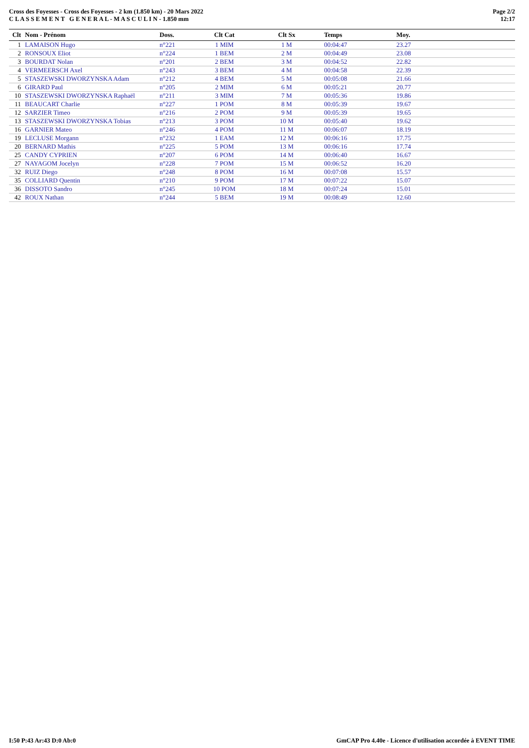Cross des Foyesses - Cross des Foyesses - 2 km (1.850 km) - 20 Mars 2022
C L A S S E M E N T G E N E R A L - M A S C U L I N - 1.850 mm
Page 2/2
12:17
| Clt | Nom - Prénom | Doss. | Clt Cat | Clt Sx | Temps | Moy. |
| --- | --- | --- | --- | --- | --- | --- |
| 1 | LAMAISON Hugo | n°221 | 1 MIM | 1 M | 00:04:47 | 23.27 |
| 2 | RONSOUX Eliot | n°224 | 1 BEM | 2 M | 00:04:49 | 23.08 |
| 3 | BOURDAT Nolan | n°201 | 2 BEM | 3 M | 00:04:52 | 22.82 |
| 4 | VERMEERSCH Axel | n°243 | 3 BEM | 4 M | 00:04:58 | 22.39 |
| 5 | STASZEWSKI DWORZYNSKA Adam | n°212 | 4 BEM | 5 M | 00:05:08 | 21.66 |
| 6 | GIRARD Paul | n°205 | 2 MIM | 6 M | 00:05:21 | 20.77 |
| 10 | STASZEWSKI DWORZYNSKA Raphaël | n°211 | 3 MIM | 7 M | 00:05:36 | 19.86 |
| 11 | BEAUCART Charlie | n°227 | 1 POM | 8 M | 00:05:39 | 19.67 |
| 12 | SARZIER Timeo | n°216 | 2 POM | 9 M | 00:05:39 | 19.65 |
| 13 | STASZEWSKI DWORZYNSKA Tobias | n°213 | 3 POM | 10 M | 00:05:40 | 19.62 |
| 16 | GARNIER Mateo | n°246 | 4 POM | 11 M | 00:06:07 | 18.19 |
| 19 | LECLUSE Morgann | n°232 | 1 EAM | 12 M | 00:06:16 | 17.75 |
| 20 | BERNARD Mathis | n°225 | 5 POM | 13 M | 00:06:16 | 17.74 |
| 25 | CANDY CYPRIEN | n°207 | 6 POM | 14 M | 00:06:40 | 16.67 |
| 27 | NAYAGOM Jocelyn | n°228 | 7 POM | 15 M | 00:06:52 | 16.20 |
| 32 | RUIZ Diego | n°248 | 8 POM | 16 M | 00:07:08 | 15.57 |
| 35 | COLLIARD Quentin | n°210 | 9 POM | 17 M | 00:07:22 | 15.07 |
| 36 | DISSOTO Sandro | n°245 | 10 POM | 18 M | 00:07:24 | 15.01 |
| 42 | ROUX Nathan | n°244 | 5 BEM | 19 M | 00:08:49 | 12.60 |
I:50 P:43 Ar:43 D:0 Ab:0 GmCAP Pro 4.40e - Licence d'utilisation accordée à EVENT TIME